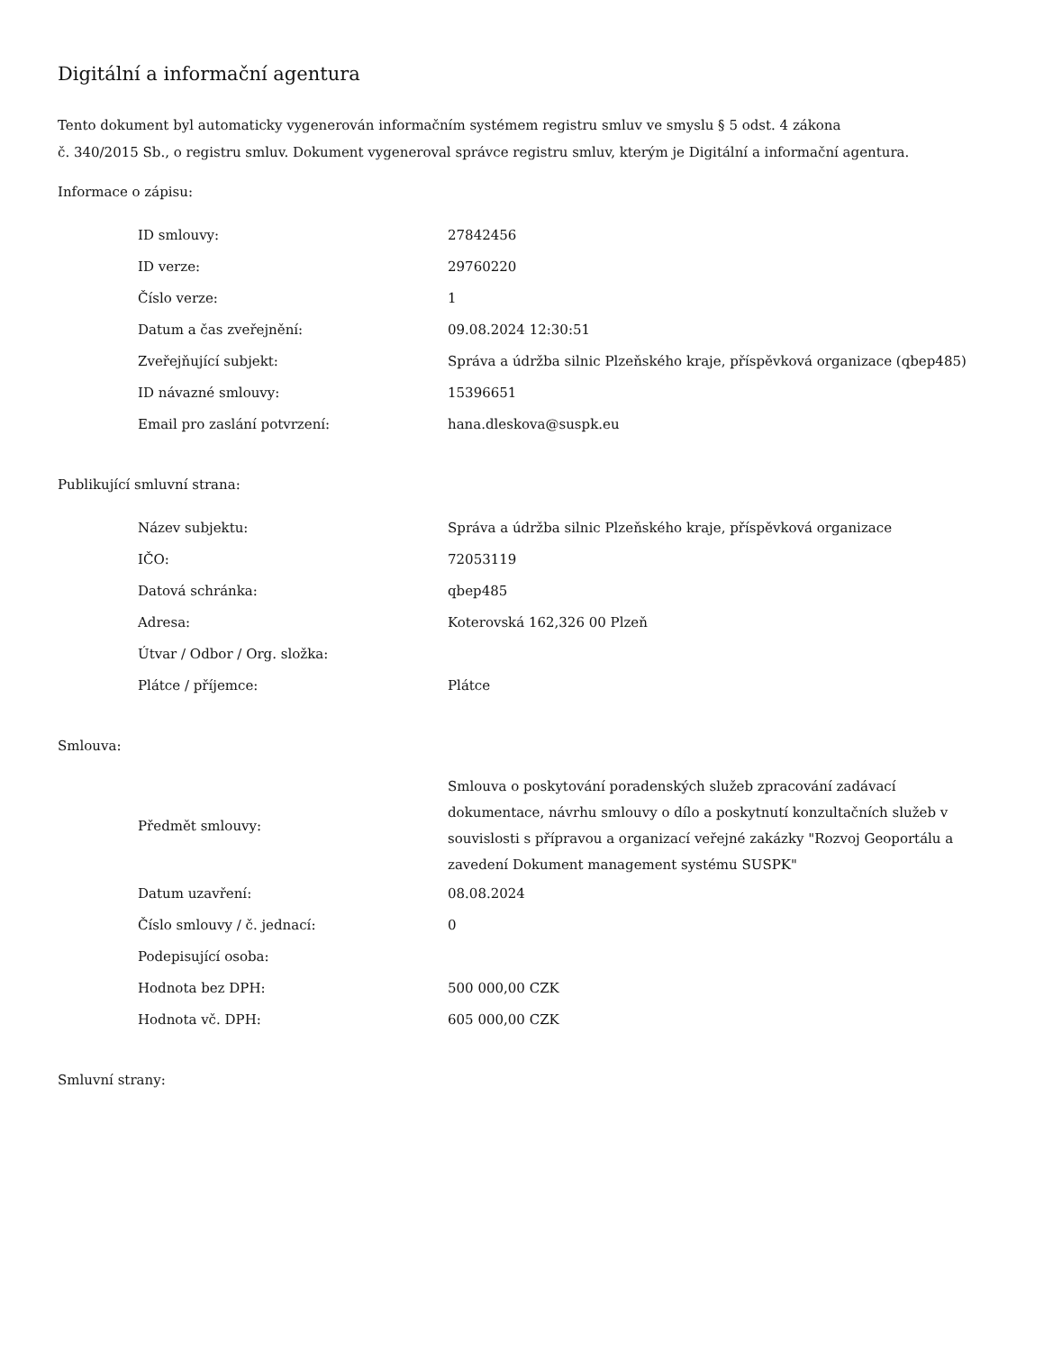Digitální a informační agentura
Tento dokument byl automaticky vygenerován informačním systémem registru smluv ve smyslu § 5 odst. 4 zákona
č. 340/2015 Sb., o registru smluv. Dokument vygeneroval správce registru smluv, kterým je Digitální a informační agentura.
Informace o zápisu:
| ID smlouvy: | 27842456 |
| ID verze: | 29760220 |
| Číslo verze: | 1 |
| Datum a čas zveřejnění: | 09.08.2024 12:30:51 |
| Zveřejňující subjekt: | Správa a údržba silnic Plzeňského kraje, příspěvková organizace (qbep485) |
| ID návazné smlouvy: | 15396651 |
| Email pro zaslání potvrzení: | hana.dleskova@suspk.eu |
Publikující smluvní strana:
| Název subjektu: | Správa a údržba silnic Plzeňského kraje, příspěvková organizace |
| IČO: | 72053119 |
| Datová schránka: | qbep485 |
| Adresa: | Koterovská 162,326 00 Plzeň |
| Útvar / Odbor / Org. složka: | |
| Plátce / příjemce: | Plátce |
Smlouva:
| Předmět smlouvy: | Smlouva o poskytování poradenských služeb zpracování zadávací dokumentace, návrhu smlouvy o dílo a poskytnutí konzultačních služeb v souvislosti s přípravou a organizací veřejné zakázky "Rozvoj Geoportálu a zavedení Dokument management systému SUSPK" |
| Datum uzavření: | 08.08.2024 |
| Číslo smlouvy / č. jednací: | 0 |
| Podepisující osoba: | |
| Hodnota bez DPH: | 500 000,00 CZK |
| Hodnota vč. DPH: | 605 000,00 CZK |
Smluvní strany: